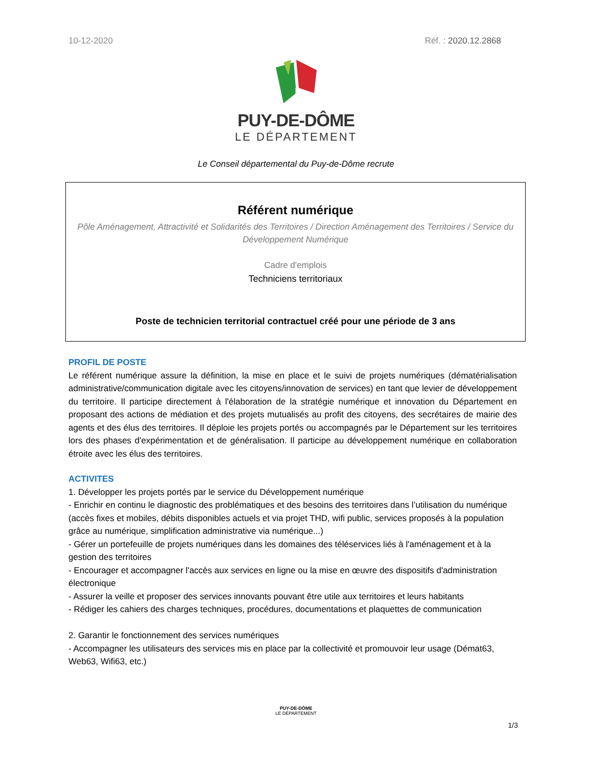10-12-2020 Réf. : 2020.12.2868
PUY-DE-DÔME
LE DÉPARTEMENT
Le Conseil départemental du Puy-de-Dôme recrute
Référent numérique
Pôle Aménagement, Attractivité et Solidarités des Territoires / Direction Aménagement des Territoires / Service du Développement Numérique
Cadre d'emplois
Techniciens territoriaux
Poste de technicien territorial contractuel créé pour une période de 3 ans
PROFIL DE POSTE
Le référent numérique assure la définition, la mise en place et le suivi de projets numériques (dématérialisation administrative/communication digitale avec les citoyens/innovation de services) en tant que levier de développement du territoire. Il participe directement à l'élaboration de la stratégie numérique et innovation du Département en proposant des actions de médiation et des projets mutualisés au profit des citoyens, des secrétaires de mairie des agents et des élus des territoires. Il déploie les projets portés ou accompagnés par le Département sur les territoires lors des phases d'expérimentation et de généralisation. Il participe au développement numérique en collaboration étroite avec les élus des territoires.
ACTIVITES
1. Développer les projets portés par le service du Développement numérique
- Enrichir en continu le diagnostic des problématiques et des besoins des territoires dans l’utilisation du numérique (accès fixes et mobiles, débits disponibles actuels et via projet THD, wifi public, services proposés à la population grâce au numérique, simplification administrative via numérique...)
- Gérer un portefeuille de projets numériques dans les domaines des téléservices liés à l'aménagement et à la gestion des territoires
- Encourager et accompagner l'accès aux services en ligne ou la mise en œuvre des dispositifs d'administration électronique
- Assurer la veille et proposer des services innovants pouvant être utile aux territoires et leurs habitants
- Rédiger les cahiers des charges techniques, procédures, documentations et plaquettes de communication
2. Garantir le fonctionnement des services numériques
- Accompagner les utilisateurs des services mis en place par la collectivité et promouvoir leur usage (Démat63, Web63, Wifi63, etc.)
PUY-DE-DÔME
LE DÉPARTEMENT
1/3